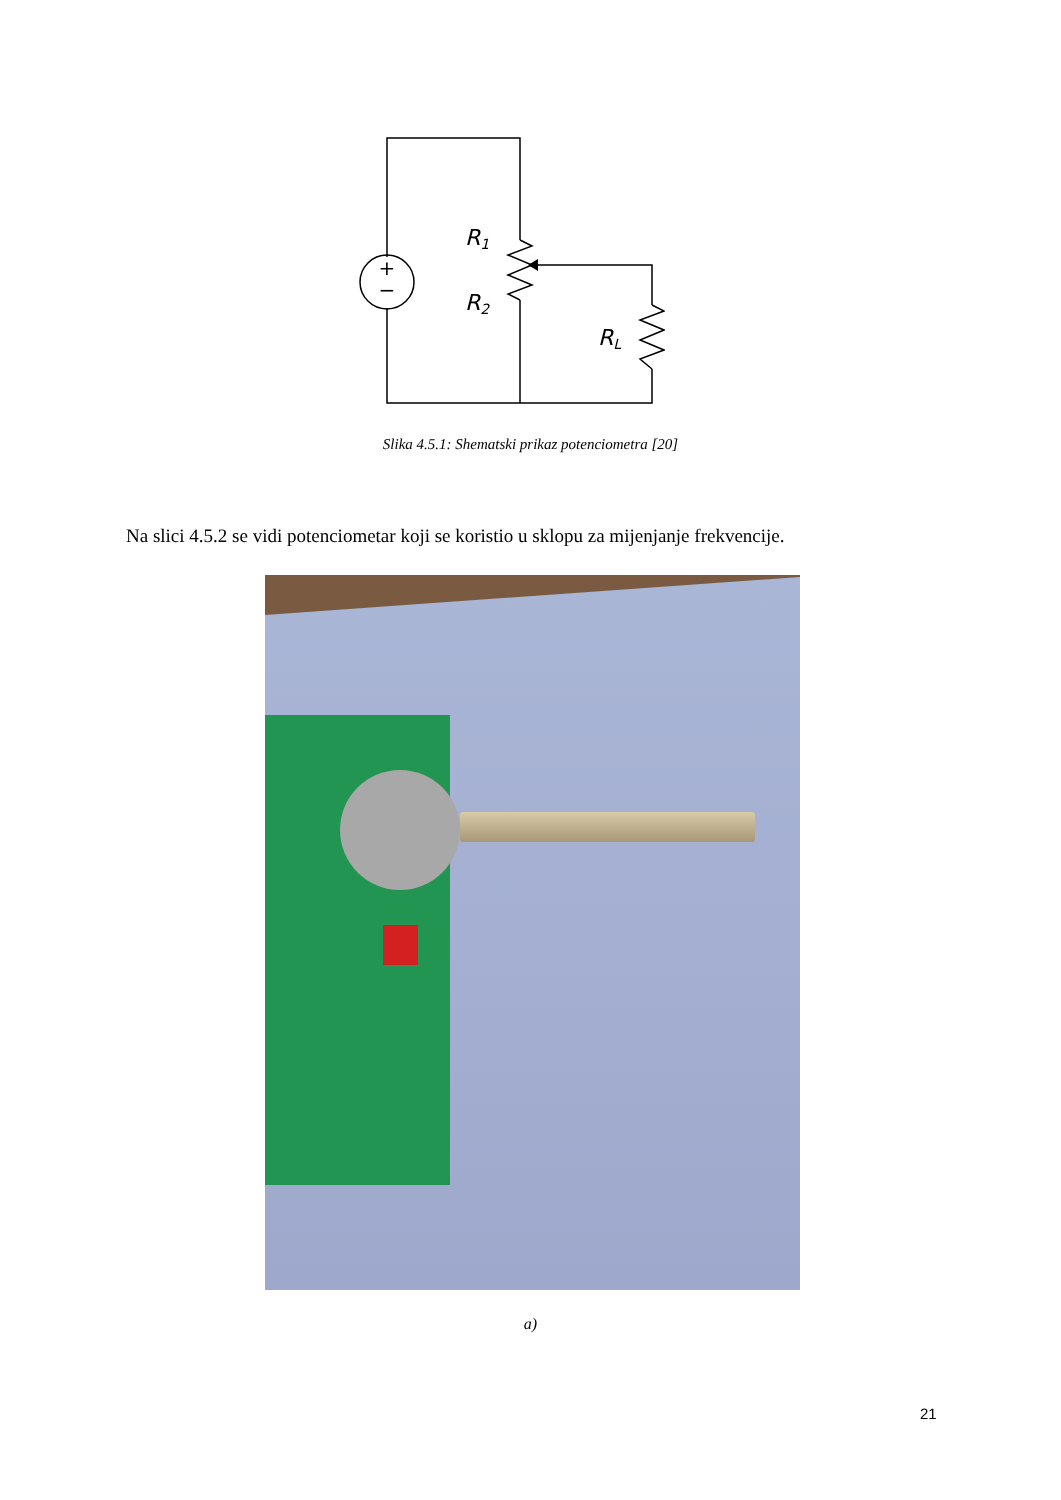+
−
R1
R2
RL
Slika 4.5.1: Shematski prikaz potenciometra [20]
Na slici 4.5.2 se vidi potenciometar koji se koristio u sklopu za mijenjanje frekvencije.
a)
21